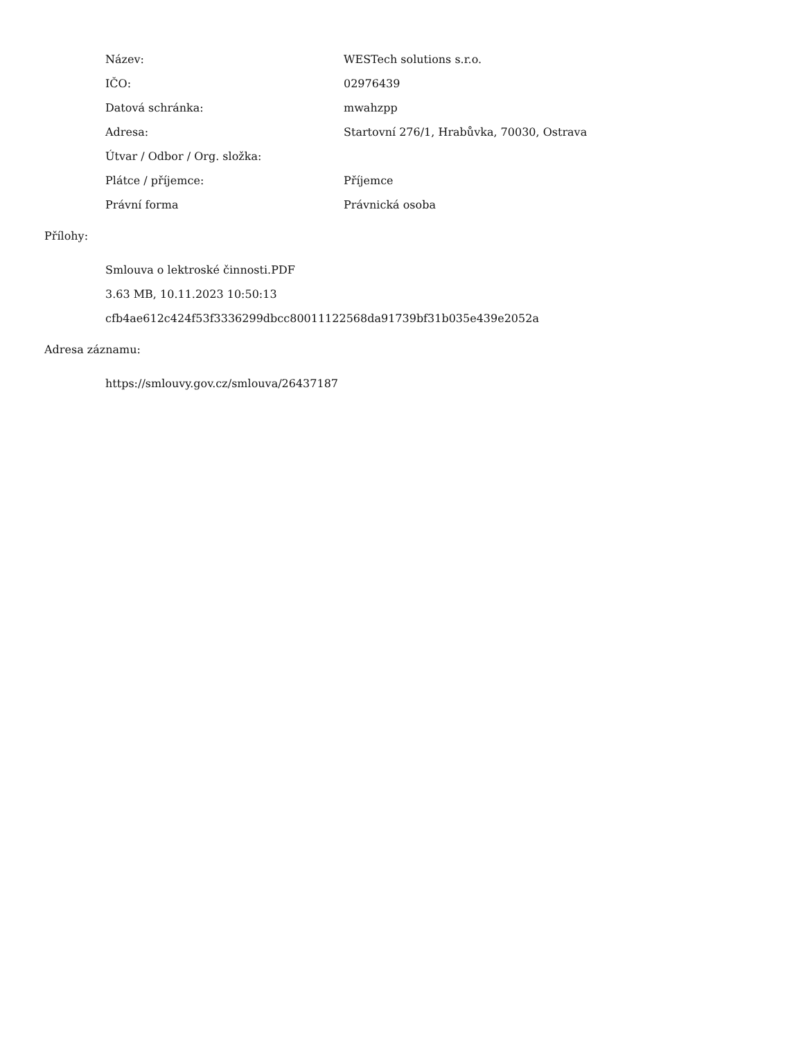| Název: | WESTech solutions s.r.o. |
| IČO: | 02976439 |
| Datová schránka: | mwahzpp |
| Adresa: | Startovní 276/1, Hrabůvka, 70030, Ostrava |
| Útvar / Odbor / Org. složka: | |
| Plátce / příjemce: | Příjemce |
| Právní forma | Právnická osoba |
Přílohy:
Smlouva o lektroské činnosti.PDF
3.63 MB, 10.11.2023 10:50:13
cfb4ae612c424f53f3336299dbcc80011122568da91739bf31b035e439e2052a
Adresa záznamu:
https://smlouvy.gov.cz/smlouva/26437187